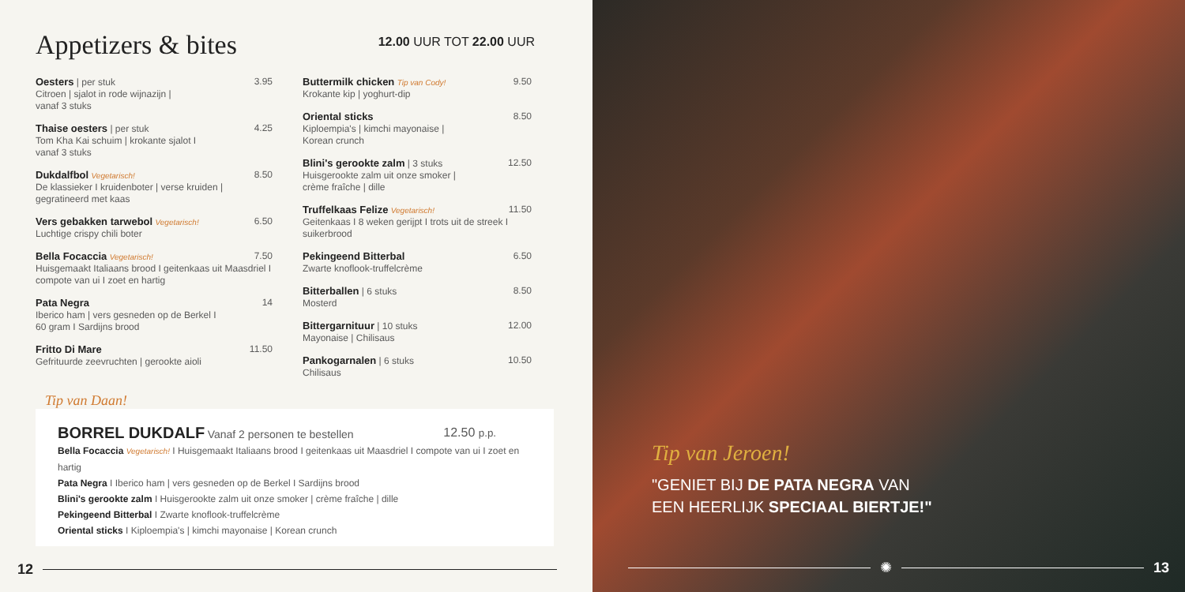Appetizers & bites
12.00 UUR TOT 22.00 UUR
Oesters | per stuk 3.95
Citroen | sjalot in rode wijnazijn |
vanaf 3 stuks
Thaise oesters | per stuk 4.25
Tom Kha Kai schuim | krokante sjalot I
vanaf 3 stuks
Dukdalfbol Vegetarisch! 8.50
De klassieker I kruidenboter | verse kruiden | gegratineerd met kaas
Vers gebakken tarwebol Vegetarisch! 6.50
Luchtige crispy chili boter
Bella Focaccia Vegetarisch! 7.50
Huisgemaakt Italiaans brood I geitenkaas uit Maasdriel I compote van ui I zoet en hartig
Pata Negra 14
Iberico ham | vers gesneden op de Berkel I
60 gram I Sardijns brood
Fritto Di Mare 11.50
Gefrituurde zeevruchten | gerookte aioli
Buttermilk chicken Tip van Cody! 9.50
Krokante kip | yoghurt-dip
Oriental sticks 8.50
Kiploempia's | kimchi mayonaise |
Korean crunch
Blini's gerookte zalm | 3 stuks 12.50
Huisgerookte zalm uit onze smoker |
crème fraîche | dille
Truffelkaas Felize Vegetarisch! 11.50
Geitenkaas I 8 weken gerijpt I trots uit de streek I suikerbrood
Pekingeend Bitterbal 6.50
Zwarte knoflook-truffelcrème
Bitterballen | 6 stuks 8.50
Mosterd
Bittergarnituur | 10 stuks 12.00
Mayonaise | Chilisaus
Pankogarnalen | 6 stuks 10.50
Chilisaus
Tip van Daan!
BORREL DUKDALF Vanaf 2 personen te bestellen 12.50 p.p.
Bella Focaccia Vegetarisch! I Huisgemaakt Italiaans brood I geitenkaas uit Maasdriel I compote van ui I zoet en hartig
Pata Negra I Iberico ham | vers gesneden op de Berkel I Sardijns brood
Blini's gerookte zalm I Huisgerookte zalm uit onze smoker | crème fraîche | dille
Pekingeend Bitterbal I Zwarte knoflook-truffelcrème
Oriental sticks I Kiploempia's | kimchi mayonaise | Korean crunch
12
Tip van Jeroen!
"GENIET BIJ DE PATA NEGRA VAN
EEN HEERLIJK SPECIAAL BIERTJE!"
✺ 13